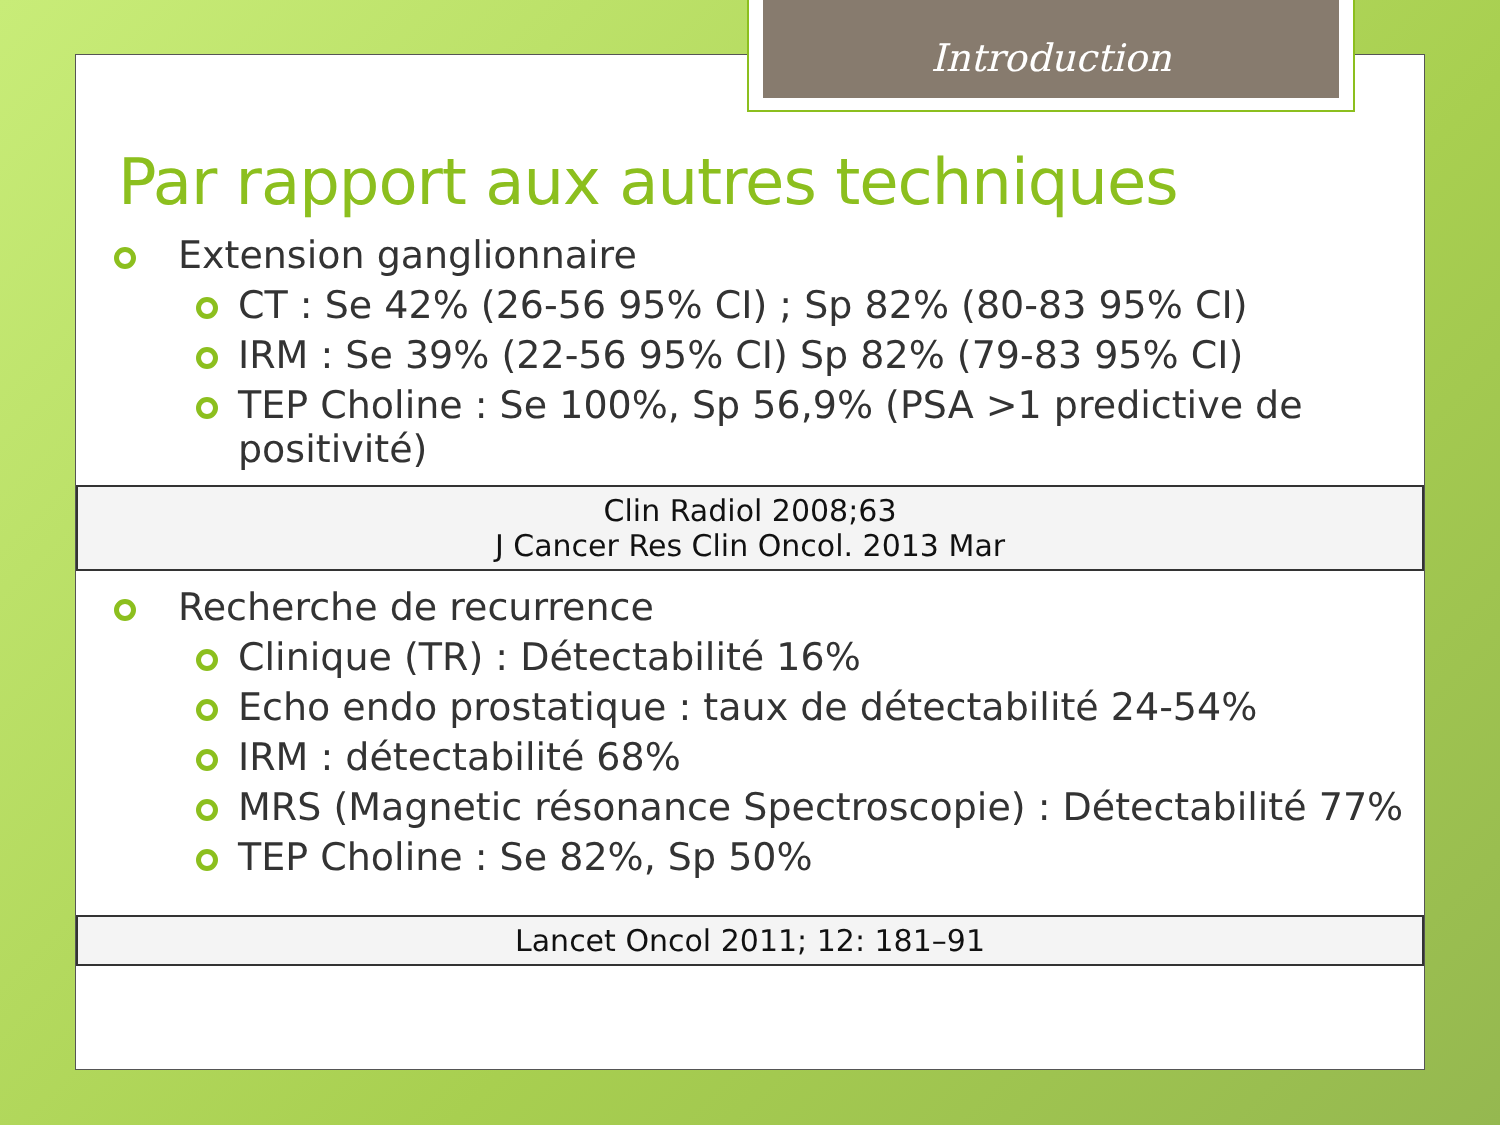Par rapport aux autres techniques
Extension ganglionnaire
CT : Se 42% (26-56 95% CI) ; Sp 82% (80-83 95% CI)
IRM : Se 39% (22-56 95% CI) Sp 82% (79-83 95% CI)
TEP Choline : Se 100%, Sp 56,9% (PSA >1 predictive de positivité)
Clin Radiol 2008;63
J Cancer Res Clin Oncol. 2013 Mar
Recherche de recurrence
Clinique (TR) : Détectabilité 16%
Echo endo prostatique : taux de détectabilité 24-54%
IRM : détectabilité 68%
MRS (Magnetic résonance Spectroscopie) : Détectabilité 77%
TEP Choline : Se 82%, Sp 50%
Lancet Oncol 2011; 12: 181–91
Introduction